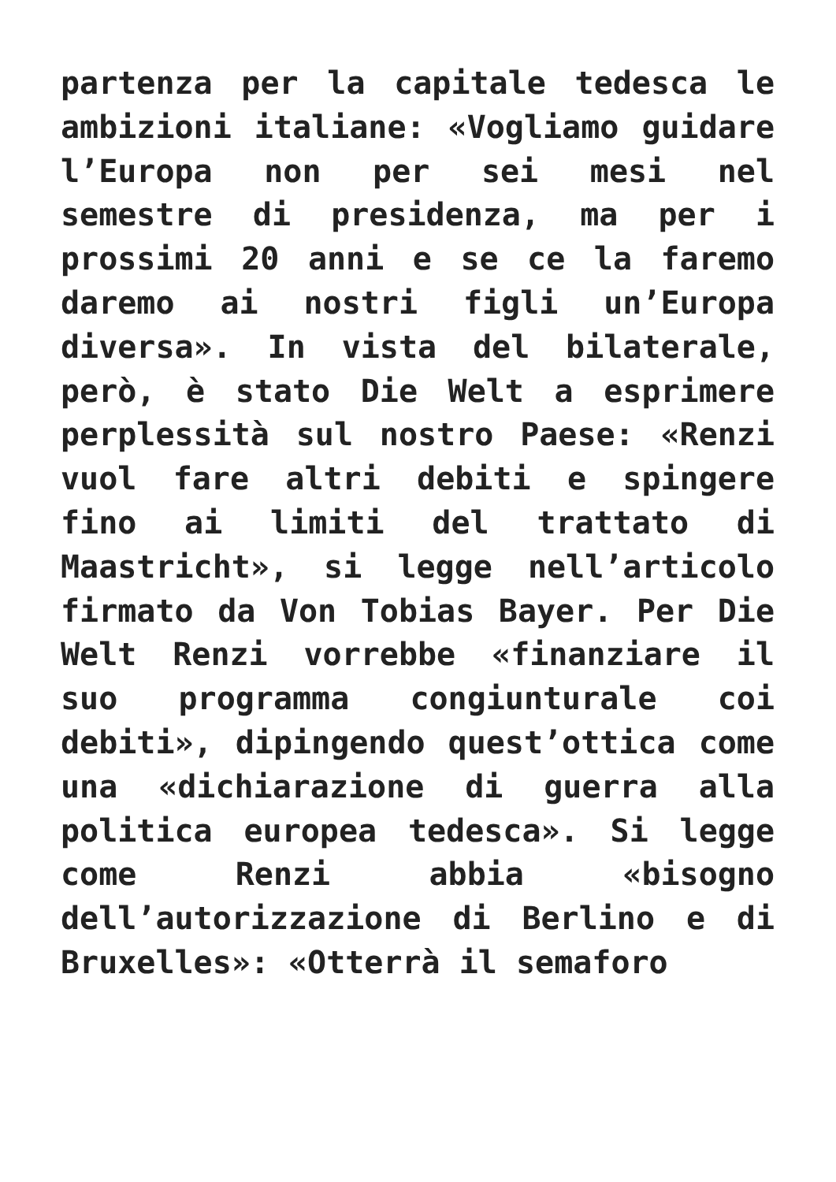partenza per la capitale tedesca le ambizioni italiane: «Vogliamo guidare l’Europa non per sei mesi nel semestre di presidenza, ma per i prossimi 20 anni e se ce la faremo daremo ai nostri figli un’Europa diversa». In vista del bilaterale, però, è stato Die Welt a esprimere perplessità sul nostro Paese: «Renzi vuol fare altri debiti e spingere fino ai limiti del trattato di Maastricht», si legge nell’articolo firmato da Von Tobias Bayer. Per Die Welt Renzi vorrebbe «finanziare il suo programma congiunturale coi debiti», dipingendo quest’ottica come una «dichiarazione di guerra alla politica europea tedesca». Si legge come Renzi abbia «bisogno dell’autorizzazione di Berlino e di Bruxelles»: «Otterrà il semaforo